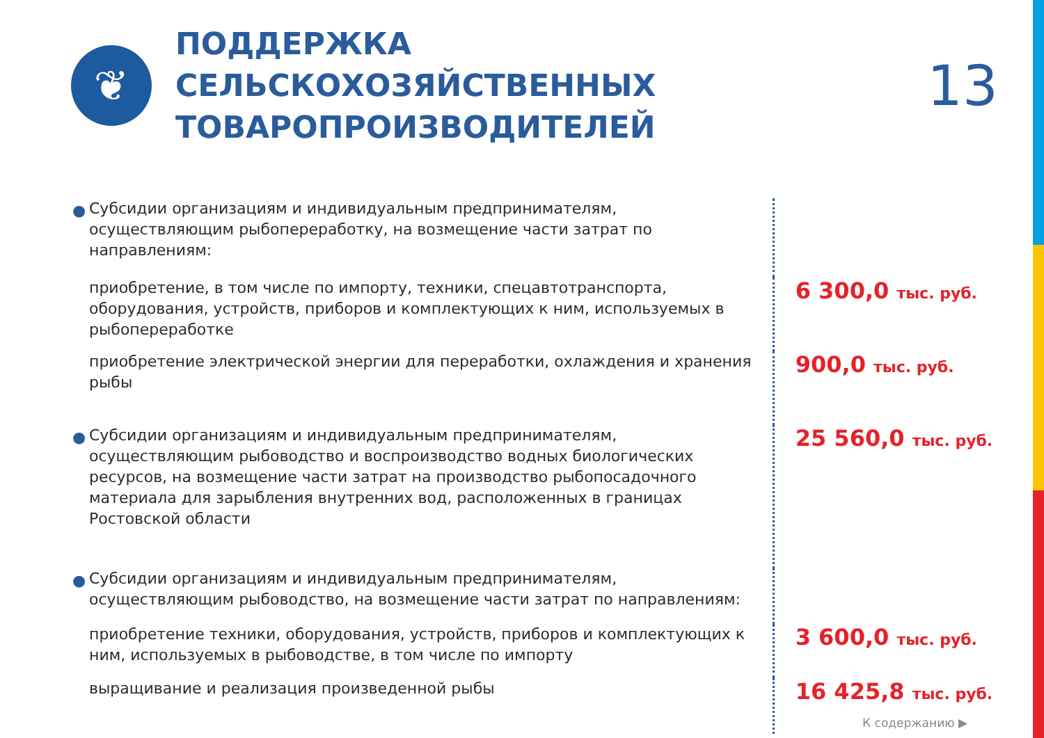❦
ПОДДЕРЖКА СЕЛЬСКОХОЗЯЙСТВЕННЫХ ТОВАРОПРОИЗВОДИТЕЛЕЙ
13
● Субсидии организациям и индивидуальным предпринимателям, осуществляющим рыбопереработку, на возмещение части затрат по направлениям:
приобретение, в том числе по импорту, техники, спецавтотранспорта, оборудования, устройств, приборов и комплектующих к ним, используемых в рыбопереработке
6 300,0 тыс. руб.
приобретение электрической энергии для переработки, охлаждения и хранения рыбы
900,0 тыс. руб.
● Субсидии организациям и индивидуальным предпринимателям, осуществляющим рыбоводство и воспроизводство водных биологических ресурсов, на возмещение части затрат на производство рыбопосадочного материала для зарыбления внутренних вод, расположенных в границах Ростовской области
25 560,0 тыс. руб.
● Субсидии организациям и индивидуальным предпринимателям, осуществляющим рыбоводство, на возмещение части затрат по направлениям:
приобретение техники, оборудования, устройств, приборов и комплектующих к ним, используемых в рыбоводстве, в том числе по импорту
3 600,0 тыс. руб.
выращивание и реализация произведенной рыбы
16 425,8 тыс. руб.
К содержанию ▶